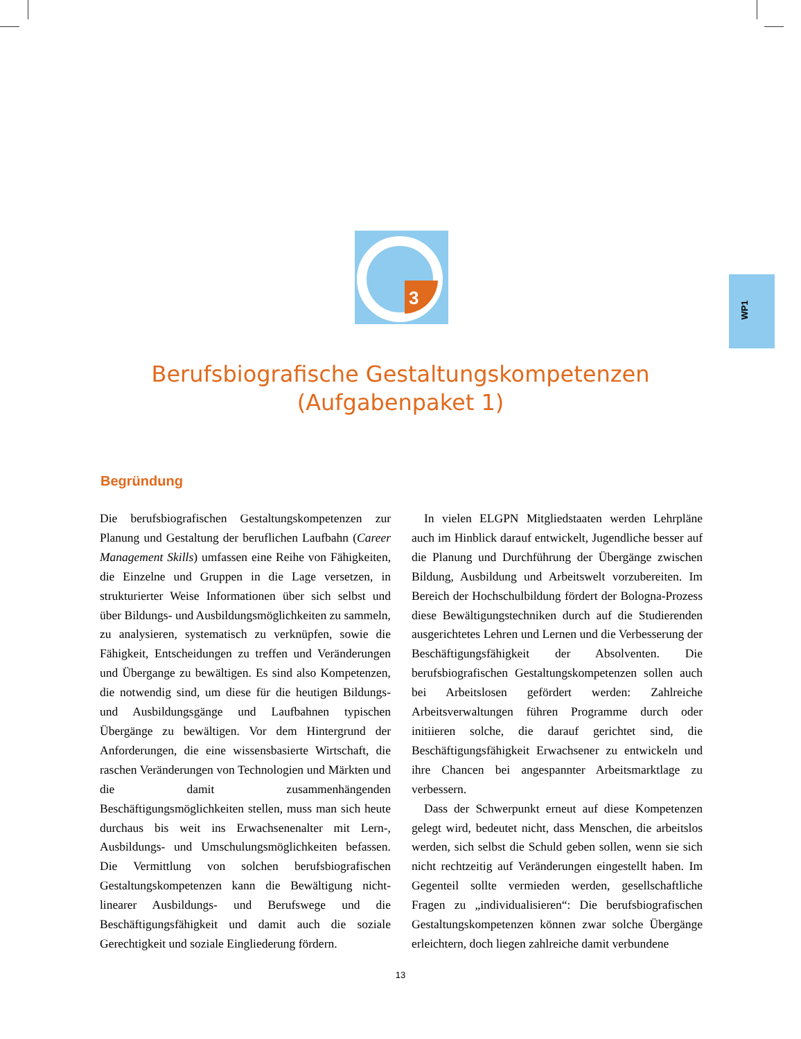3
WP1
Berufsbiografische Gestaltungskompetenzen
(Aufgabenpaket 1)
Begründung
Die berufsbiografischen Gestaltungskompetenzen zur Planung und Gestaltung der beruflichen Laufbahn (Career Management Skills) umfassen eine Reihe von Fähigkeiten, die Einzelne und Gruppen in die Lage versetzen, in strukturierter Weise Informationen über sich selbst und über Bildungs- und Ausbildungsmöglichkeiten zu sammeln, zu analysieren, systematisch zu verknüpfen, sowie die Fähigkeit, Entscheidungen zu treffen und Veränderungen und Übergange zu bewältigen. Es sind also Kompetenzen, die notwendig sind, um diese für die heutigen Bildungs- und Ausbildungsgänge und Laufbahnen typischen Übergänge zu bewältigen. Vor dem Hintergrund der Anforderungen, die eine wissensbasierte Wirtschaft, die raschen Veränderungen von Technologien und Märkten und die damit zusammenhängenden Beschäftigungsmöglichkeiten stellen, muss man sich heute durchaus bis weit ins Erwachsenenalter mit Lern-, Ausbildungs- und Umschulungsmöglichkeiten befassen. Die Vermittlung von solchen berufsbiografischen Gestaltungskompetenzen kann die Bewältigung nicht-linearer Ausbildungs- und Berufswege und die Beschäftigungsfähigkeit und damit auch die soziale Gerechtigkeit und soziale Eingliederung fördern.
In vielen ELGPN Mitgliedstaaten werden Lehrpläne auch im Hinblick darauf entwickelt, Jugendliche besser auf die Planung und Durchführung der Übergänge zwischen Bildung, Ausbildung und Arbeitswelt vorzubereiten. Im Bereich der Hochschulbildung fördert der Bologna-Prozess diese Bewältigungstechniken durch auf die Studierenden ausgerichtetes Lehren und Lernen und die Verbesserung der Beschäftigungsfähigkeit der Absolventen. Die berufsbiografischen Gestaltungskompetenzen sollen auch bei Arbeitslosen gefördert werden: Zahlreiche Arbeitsverwaltungen führen Programme durch oder initiieren solche, die darauf gerichtet sind, die Beschäftigungsfähigkeit Erwachsener zu entwickeln und ihre Chancen bei angespannter Arbeitsmarktlage zu verbessern.
Dass der Schwerpunkt erneut auf diese Kompetenzen gelegt wird, bedeutet nicht, dass Menschen, die arbeitslos werden, sich selbst die Schuld geben sollen, wenn sie sich nicht rechtzeitig auf Veränderungen eingestellt haben. Im Gegenteil sollte vermieden werden, gesellschaftliche Fragen zu „individualisieren“: Die berufsbiografischen Gestaltungskompetenzen können zwar solche Übergänge erleichtern, doch liegen zahlreiche damit verbundene
13